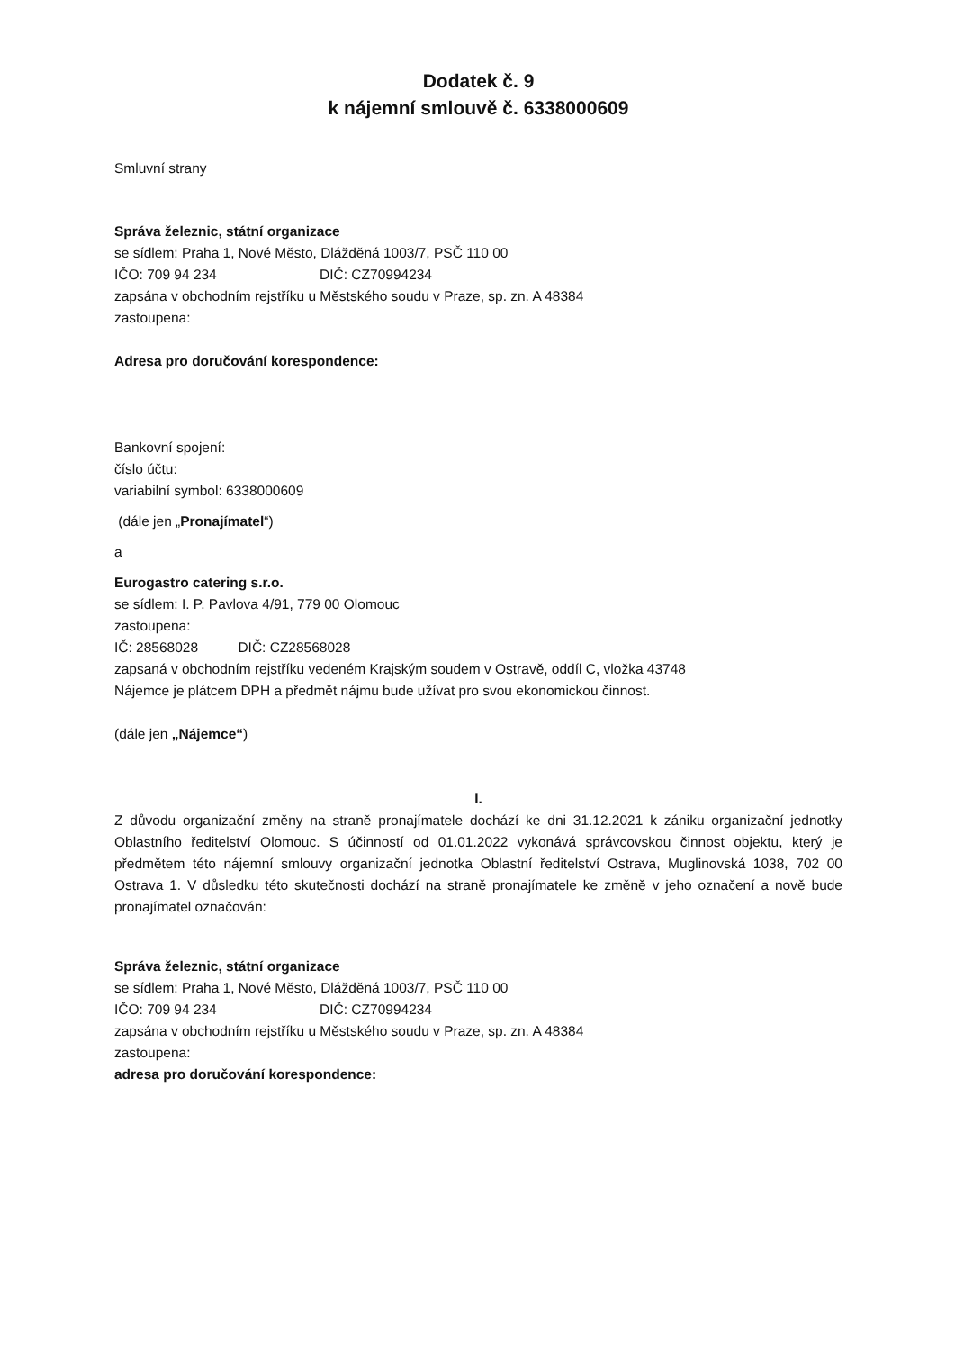Dodatek č. 9
k nájemní smlouvě č. 6338000609
Smluvní strany
Správa železnic, státní organizace
se sídlem: Praha 1, Nové Město, Dlážděná 1003/7, PSČ 110 00
IČO: 709 94 234 DIČ: CZ70994234
zapsána v obchodním rejstříku u Městského soudu v Praze, sp. zn. A 48384
zastoupena:
Adresa pro doručování korespondence:
Bankovní spojení:
číslo účtu:
variabilní symbol: 6338000609
(dále jen „Pronajímatel“)
a
Eurogastro catering s.r.o.
se sídlem: I. P. Pavlova 4/91, 779 00 Olomouc
zastoupena:
IČ: 28568028 DIČ: CZ28568028
zapsaná v obchodním rejstříku vedeném Krajským soudem v Ostravě, oddíl C, vložka 43748
Nájemce je plátcem DPH a předmět nájmu bude užívat pro svou ekonomickou činnost.
(dále jen „Nájemce“)
I.
Z důvodu organizační změny na straně pronajímatele dochází ke dni 31.12.2021 k zániku organizační jednotky Oblastního ředitelství Olomouc. S účinností od 01.01.2022 vykonává správcovskou činnost objektu, který je předmětem této nájemní smlouvy organizační jednotka Oblastní ředitelství Ostrava, Muglinovská 1038, 702 00 Ostrava 1. V důsledku této skutečnosti dochází na straně pronajímatele ke změně v jeho označení a nově bude pronajímatel označován:
Správa železnic, státní organizace
se sídlem: Praha 1, Nové Město, Dlážděná 1003/7, PSČ 110 00
IČO: 709 94 234 DIČ: CZ70994234
zapsána v obchodním rejstříku u Městského soudu v Praze, sp. zn. A 48384
zastoupena:
adresa pro doručování korespondence: